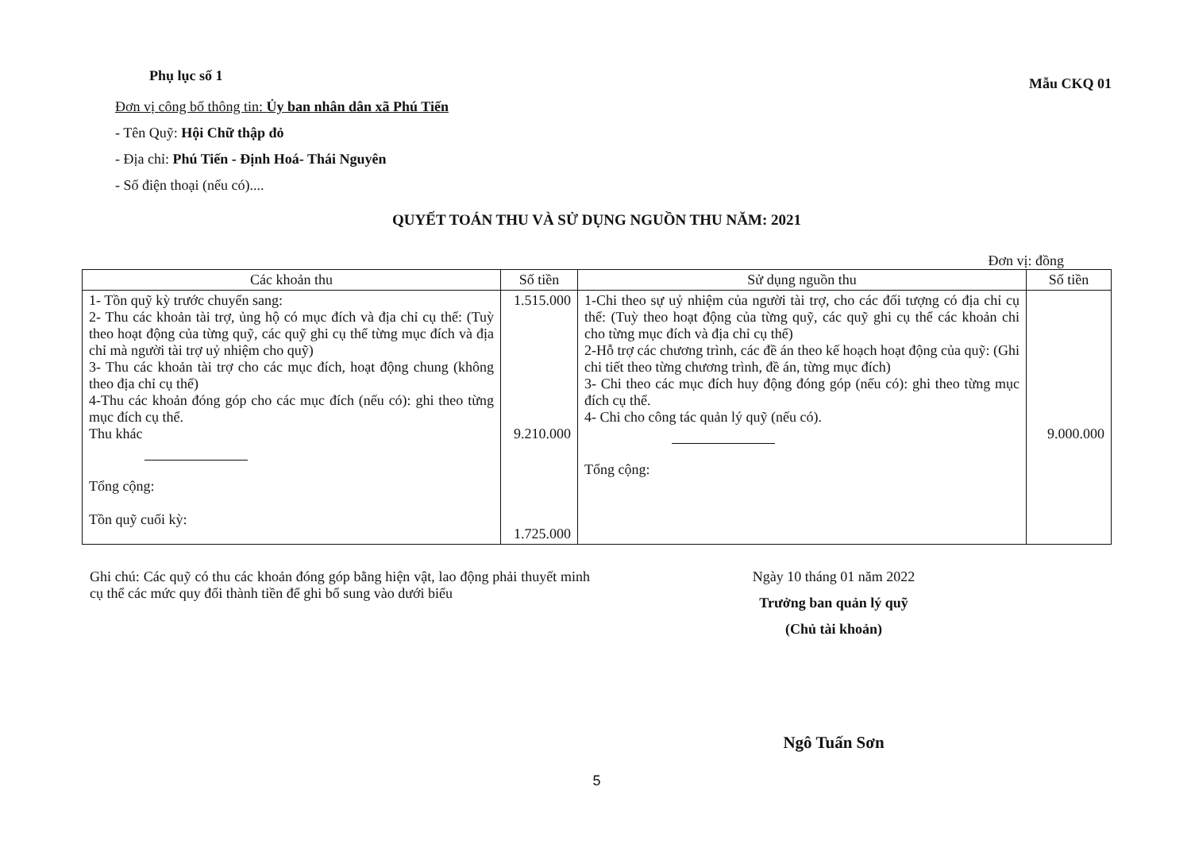Phụ lục số 1
Mẫu CKQ 01
Đơn vị công bố thông tin: Ủy ban nhân dân xã Phú Tiến
- Tên Quỹ: Hội Chữ thập đỏ
- Địa chỉ: Phú Tiến - Định Hoá- Thái Nguyên
- Số điện thoại (nếu có)....
QUYẾT TOÁN THU VÀ SỬ DỤNG NGUỒN THU NĂM: 2021
Đơn vị: đồng
| Các khoản thu | Số tiền | Sử dụng nguồn thu | Số tiền |
| --- | --- | --- | --- |
| 1- Tồn quỹ kỳ trước chuyển sang: 2- Thu các khoản tài trợ, ủng hộ có mục đích và địa chỉ cụ thể: (Tuỳ theo hoạt động của từng quỹ, các quỹ ghi cụ thể từng mục đích và địa chỉ mà người tài trợ uỷ nhiệm cho quỹ) 3- Thu các khoản tài trợ cho các mục đích, hoạt động chung (không theo địa chỉ cụ thể) 4-Thu các khoản đóng góp cho các mục đích (nếu có): ghi theo từng mục đích cụ thể. Thu khác Tổng cộng: Tồn quỹ cuối kỳ: | 1.515.000 9.210.000 1.725.000 | 1-Chi theo sự uỷ nhiệm của người tài trợ, cho các đối tượng có địa chỉ cụ thể: (Tuỳ theo hoạt động của từng quỹ, các quỹ ghi cụ thể các khoản chi cho từng mục đích và địa chỉ cụ thể) 2-Hỗ trợ các chương trình, các đề án theo kế hoạch hoạt động của quỹ: (Ghi chi tiết theo từng chương trình, đề án, từng mục đích) 3- Chi theo các mục đích huy động đóng góp (nếu có): ghi theo từng mục đích cụ thể. 4- Chi cho công tác quản lý quỹ (nếu có). Tổng cộng: | 9.000.000 |
Ghi chú: Các quỹ có thu các khoản đóng góp bằng hiện vật, lao động phải thuyết minh cụ thể các mức quy đổi thành tiền để ghi bổ sung vào dưới biểu
Ngày 10 tháng 01 năm 2022
Trưởng ban quản lý quỹ
(Chủ tài khoản)
Ngô Tuấn Sơn
5